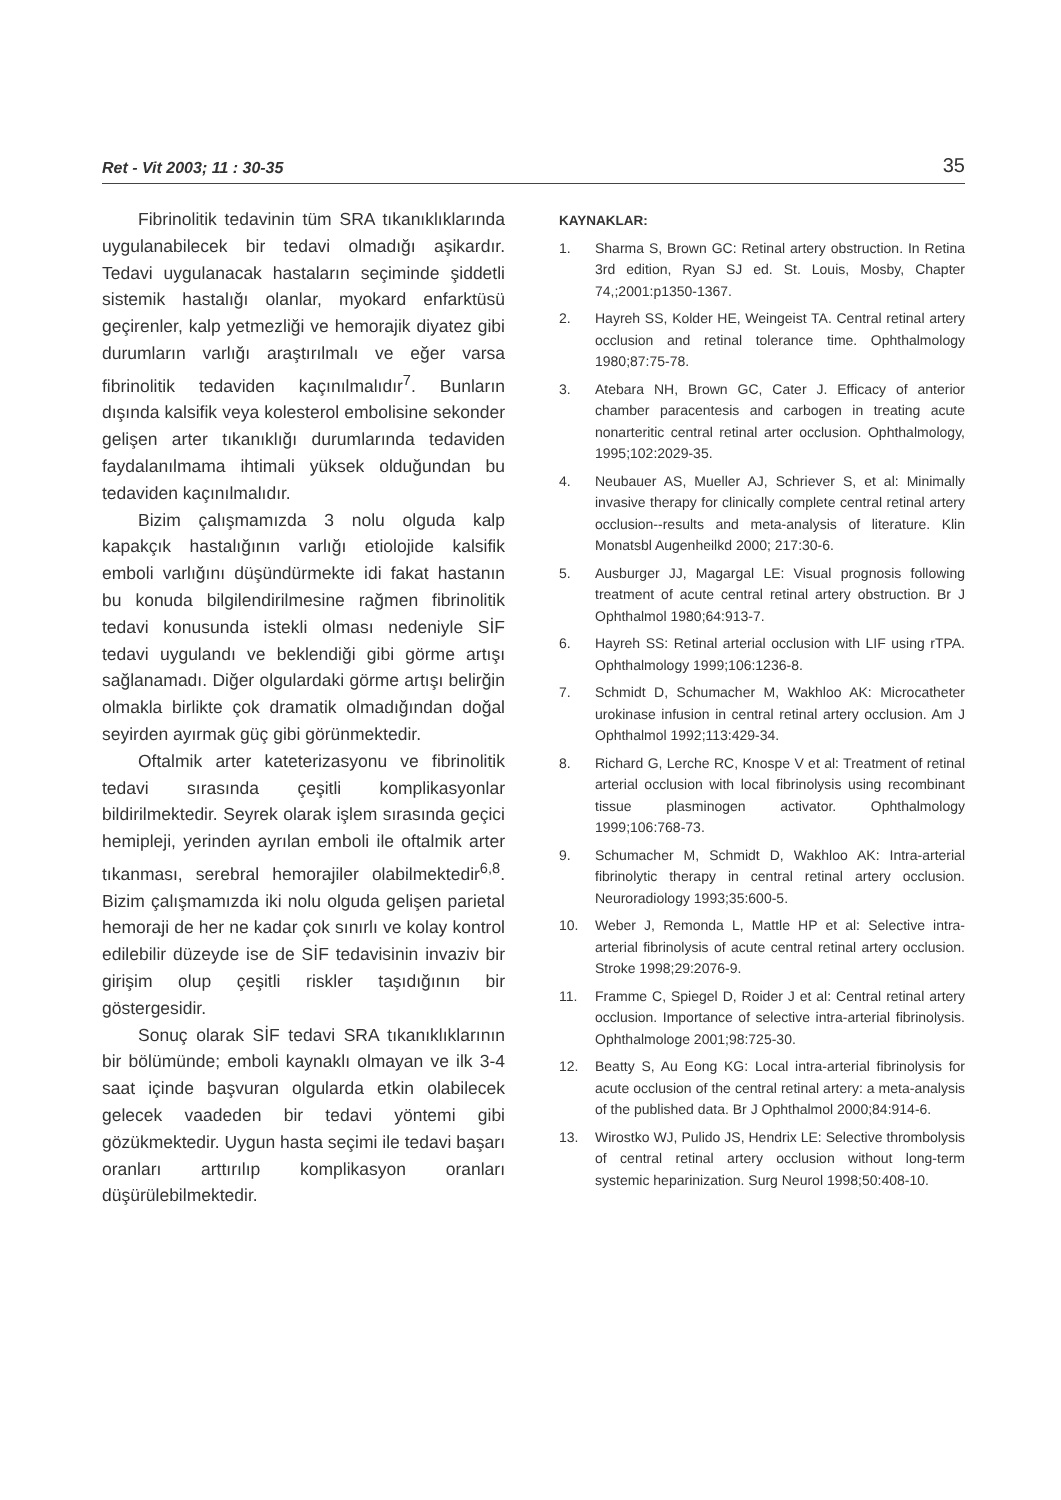Ret - Vit 2003; 11 : 30-35 35
Fibrinolitik tedavinin tüm SRA tıkanıklıklarında uygulanabilecek bir tedavi olmadığı aşikardır. Tedavi uygulanacak hastaların seçiminde şiddetli sistemik hastalığı olanlar, myokard enfarktüsü geçirenler, kalp yetmezliği ve hemorajik diyatez gibi durumların varlığı araştırılmalı ve eğer varsa fibrinolitik tedaviden kaçınılmalıdır<sup>7</sup>. Bunların dışında kalsifik veya kolesterol embolisine sekonder gelişen arter tıkanıklığı durumlarında tedaviden faydalanılmama ihtimali yüksek olduğundan bu tedaviden kaçınılmalıdır.
Bizim çalışmamızda 3 nolu olguda kalp kapakçık hastalığının varlığı etiolojide kalsifik emboli varlığını düşündürmekte idi fakat hastanın bu konuda bilgilendirilmesine rağmen fibrinolitik tedavi konusunda istekli olması nedeniyle SİF tedavi uygulandı ve beklendiği gibi görme artışı sağlanamadı. Diğer olgulardaki görme artışı belirğin olmakla birlikte çok dramatik olmadığından doğal seyirden ayırmak güç gibi görünmektedir.
Oftalmik arter kateterizasyonu ve fibrinolitik tedavi sırasında çeşitli komplikasyonlar bildirilmektedir. Seyrek olarak işlem sırasında geçici hemipleji, yerinden ayrılan emboli ile oftalmik arter tıkanması, serebral hemorajiler olabilmektedir<sup>6,8</sup>. Bizim çalışmamızda iki nolu olguda gelişen parietal hemoraji de her ne kadar çok sınırlı ve kolay kontrol edilebilir düzeyde ise de SİF tedavisinin invaziv bir girişim olup çeşitli riskler taşıdığının bir göstergesidir.
Sonuç olarak SİF tedavi SRA tıkanıklıklarının bir bölümünde; emboli kaynaklı olmayan ve ilk 3-4 saat içinde başvuran olgularda etkin olabilecek gelecek vaadeden bir tedavi yöntemi gibi gözükmektedir. Uygun hasta seçimi ile tedavi başarı oranları arttırılıp komplikasyon oranları düşürülebilmektedir.
KAYNAKLAR:
1. Sharma S, Brown GC: Retinal artery obstruction. In Retina 3rd edition, Ryan SJ ed. St. Louis, Mosby, Chapter 74,;2001:p1350-1367.
2. Hayreh SS, Kolder HE, Weingeist TA. Central retinal artery occlusion and retinal tolerance time. Ophthalmology 1980;87:75-78.
3. Atebara NH, Brown GC, Cater J. Efficacy of anterior chamber paracentesis and carbogen in treating acute nonarteritic central retinal arter occlusion. Ophthalmology, 1995;102:2029-35.
4. Neubauer AS, Mueller AJ, Schriever S, et al: Minimally invasive therapy for clinically complete central retinal artery occlusion--results and meta-analysis of literature. Klin Monatsbl Augenheilkd 2000; 217:30-6.
5. Ausburger JJ, Magargal LE: Visual prognosis following treatment of acute central retinal artery obstruction. Br J Ophthalmol 1980;64:913-7.
6. Hayreh SS: Retinal arterial occlusion with LIF using rTPA. Ophthalmology 1999;106:1236-8.
7. Schmidt D, Schumacher M, Wakhloo AK: Microcatheter urokinase infusion in central retinal artery occlusion. Am J Ophthalmol 1992;113:429-34.
8. Richard G, Lerche RC, Knospe V et al: Treatment of retinal arterial occlusion with local fibrinolysis using recombinant tissue plasminogen activator. Ophthalmology 1999;106:768-73.
9. Schumacher M, Schmidt D, Wakhloo AK: Intra-arterial fibrinolytic therapy in central retinal artery occlusion. Neuroradiology 1993;35:600-5.
10. Weber J, Remonda L, Mattle HP et al: Selective intra-arterial fibrinolysis of acute central retinal artery occlusion. Stroke 1998;29:2076-9.
11. Framme C, Spiegel D, Roider J et al: Central retinal artery occlusion. Importance of selective intra-arterial fibrinolysis. Ophthalmologe 2001;98:725-30.
12. Beatty S, Au Eong KG: Local intra-arterial fibrinolysis for acute occlusion of the central retinal artery: a meta-analysis of the published data. Br J Ophthalmol 2000;84:914-6.
13. Wirostko WJ, Pulido JS, Hendrix LE: Selective thrombolysis of central retinal artery occlusion without long-term systemic heparinization. Surg Neurol 1998;50:408-10.